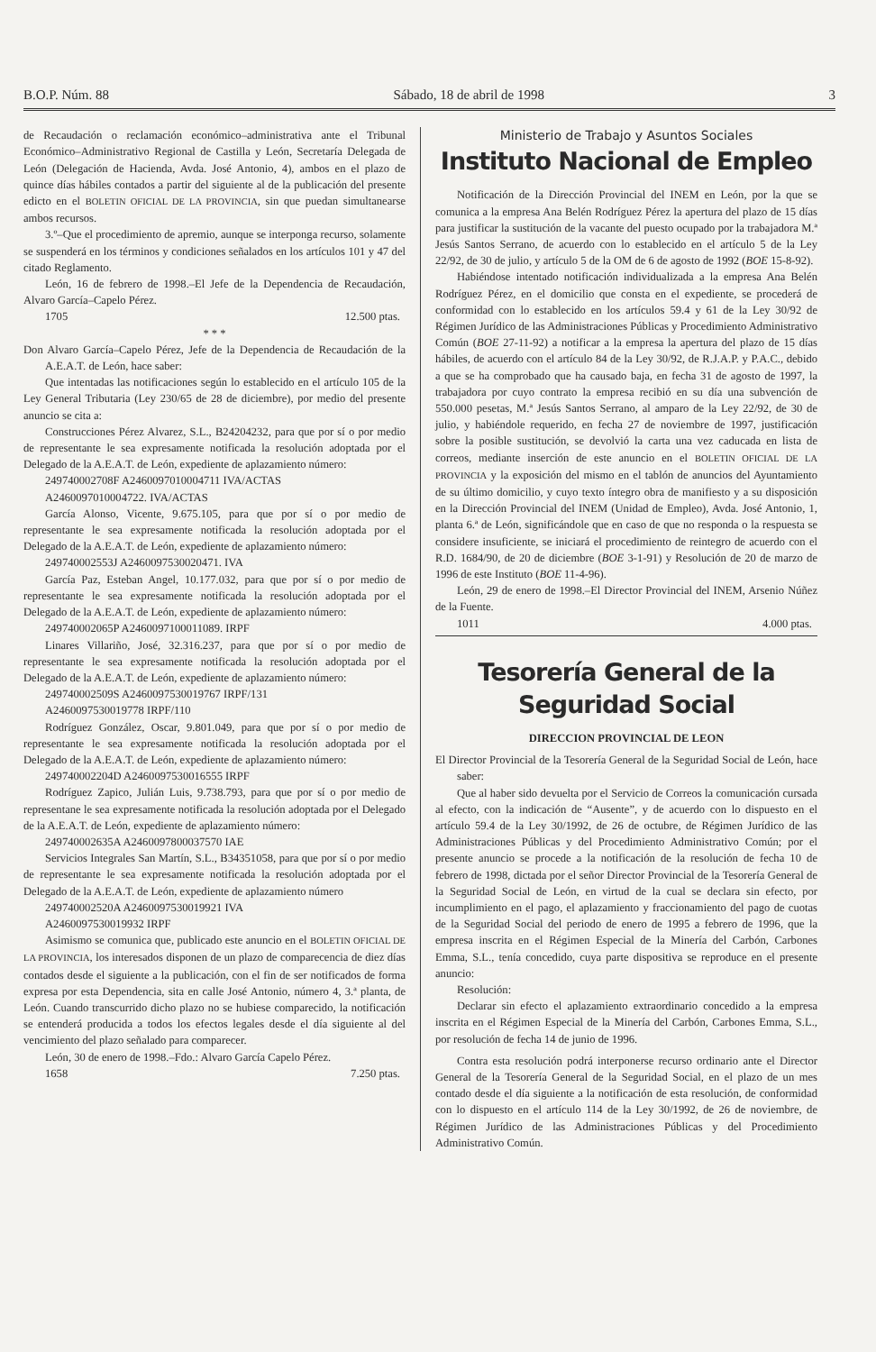B.O.P. Núm. 88 Sábado, 18 de abril de 1998 3
de Recaudación o reclamación económico–administrativa ante el Tribunal Económico–Administrativo Regional de Castilla y León, Secretaría Delegada de León (Delegación de Hacienda, Avda. José Antonio, 4), ambos en el plazo de quince días hábiles contados a partir del siguiente al de la publicación del presente edicto en el BOLETIN OFICIAL DE LA PROVINCIA, sin que puedan simultanearse ambos recursos.
3.º–Que el procedimiento de apremio, aunque se interponga recurso, solamente se suspenderá en los términos y condiciones señalados en los artículos 101 y 47 del citado Reglamento.
León, 16 de febrero de 1998.–El Jefe de la Dependencia de Recaudación, Alvaro García–Capelo Pérez.
1705 12.500 ptas.
* * *
Don Alvaro García–Capelo Pérez, Jefe de la Dependencia de Recaudación de la A.E.A.T. de León, hace saber:
Que intentadas las notificaciones según lo establecido en el artículo 105 de la Ley General Tributaria (Ley 230/65 de 28 de diciembre), por medio del presente anuncio se cita a:
Construcciones Pérez Alvarez, S.L., B24204232, para que por sí o por medio de representante le sea expresamente notificada la resolución adoptada por el Delegado de la A.E.A.T. de León, expediente de aplazamiento número:
249740002708F A2460097010004711 IVA/ACTAS
A2460097010004722. IVA/ACTAS
García Alonso, Vicente, 9.675.105, para que por sí o por medio de representante le sea expresamente notificada la resolución adoptada por el Delegado de la A.E.A.T. de León, expediente de aplazamiento número:
249740002553J A2460097530020471. IVA
García Paz, Esteban Angel, 10.177.032, para que por sí o por medio de representante le sea expresamente notificada la resolución adoptada por el Delegado de la A.E.A.T. de León, expediente de aplazamiento número:
249740002065P A2460097100011089. IRPF
Linares Villariño, José, 32.316.237, para que por sí o por medio de representante le sea expresamente notificada la resolución adoptada por el Delegado de la A.E.A.T. de León, expediente de aplazamiento número:
249740002509S A2460097530019767 IRPF/131
A2460097530019778 IRPF/110
Rodríguez González, Oscar, 9.801.049, para que por sí o por medio de representante le sea expresamente notificada la resolución adoptada por el Delegado de la A.E.A.T. de León, expediente de aplazamiento número:
249740002204D A2460097530016555 IRPF
Rodríguez Zapico, Julián Luis, 9.738.793, para que por sí o por medio de representane le sea expresamente notificada la resolución adoptada por el Delegado de la A.E.A.T. de León, expediente de aplazamiento número:
249740002635A A2460097800037570 IAE
Servicios Integrales San Martín, S.L., B34351058, para que por sí o por medio de representante le sea expresamente notificada la resolución adoptada por el Delegado de la A.E.A.T. de León, expediente de aplazamiento número
249740002520A A2460097530019921 IVA
A2460097530019932 IRPF
Asimismo se comunica que, publicado este anuncio en el BOLETIN OFICIAL DE LA PROVINCIA, los interesados disponen de un plazo de comparecencia de diez días contados desde el siguiente a la publicación, con el fin de ser notificados de forma expresa por esta Dependencia, sita en calle José Antonio, número 4, 3.ª planta, de León. Cuando transcurrido dicho plazo no se hubiese comparecido, la notificación se entenderá producida a todos los efectos legales desde el día siguiente al del vencimiento del plazo señalado para comparecer.
León, 30 de enero de 1998.–Fdo.: Alvaro García Capelo Pérez.
1658 7.250 ptas.
Ministerio de Trabajo y Asuntos Sociales
Instituto Nacional de Empleo
Notificación de la Dirección Provincial del INEM en León, por la que se comunica a la empresa Ana Belén Rodríguez Pérez la apertura del plazo de 15 días para justificar la sustitución de la vacante del puesto ocupado por la trabajadora M.ª Jesús Santos Serrano, de acuerdo con lo establecido en el artículo 5 de la Ley 22/92, de 30 de julio, y artículo 5 de la OM de 6 de agosto de 1992 (BOE 15-8-92).
Habiéndose intentado notificación individualizada a la empresa Ana Belén Rodríguez Pérez, en el domicilio que consta en el expediente, se procederá de conformidad con lo establecido en los artículos 59.4 y 61 de la Ley 30/92 de Régimen Jurídico de las Administraciones Públicas y Procedimiento Administrativo Común (BOE 27-11-92) a notificar a la empresa la apertura del plazo de 15 días hábiles, de acuerdo con el artículo 84 de la Ley 30/92, de R.J.A.P. y P.A.C., debido a que se ha comprobado que ha causado baja, en fecha 31 de agosto de 1997, la trabajadora por cuyo contrato la empresa recibió en su día una subvención de 550.000 pesetas, M.ª Jesús Santos Serrano, al amparo de la Ley 22/92, de 30 de julio, y habiéndole requerido, en fecha 27 de noviembre de 1997, justificación sobre la posible sustitución, se devolvió la carta una vez caducada en lista de correos, mediante inserción de este anuncio en el BOLETIN OFICIAL DE LA PROVINCIA y la exposición del mismo en el tablón de anuncios del Ayuntamiento de su último domicilio, y cuyo texto íntegro obra de manifiesto y a su disposición en la Dirección Provincial del INEM (Unidad de Empleo), Avda. José Antonio, 1, planta 6.ª de León, significándole que en caso de que no responda o la respuesta se considere insuficiente, se iniciará el procedimiento de reintegro de acuerdo con el R.D. 1684/90, de 20 de diciembre (BOE 3-1-91) y Resolución de 20 de marzo de 1996 de este Instituto (BOE 11-4-96).
León, 29 de enero de 1998.–El Director Provincial del INEM, Arsenio Núñez de la Fuente.
1011 4.000 ptas.
Tesorería General de la Seguridad Social
DIRECCION PROVINCIAL DE LEON
El Director Provincial de la Tesorería General de la Seguridad Social de León, hace saber:
Que al haber sido devuelta por el Servicio de Correos la comunicación cursada al efecto, con la indicación de “Ausente”, y de acuerdo con lo dispuesto en el artículo 59.4 de la Ley 30/1992, de 26 de octubre, de Régimen Jurídico de las Administraciones Públicas y del Procedimiento Administrativo Común; por el presente anuncio se procede a la notificación de la resolución de fecha 10 de febrero de 1998, dictada por el señor Director Provincial de la Tesorería General de la Seguridad Social de León, en virtud de la cual se declara sin efecto, por incumplimiento en el pago, el aplazamiento y fraccionamiento del pago de cuotas de la Seguridad Social del periodo de enero de 1995 a febrero de 1996, que la empresa inscrita en el Régimen Especial de la Minería del Carbón, Carbones Emma, S.L., tenía concedido, cuya parte dispositiva se reproduce en el presente anuncio:
Resolución:
Declarar sin efecto el aplazamiento extraordinario concedido a la empresa inscrita en el Régimen Especial de la Minería del Carbón, Carbones Emma, S.L., por resolución de fecha 14 de junio de 1996.
Contra esta resolución podrá interponerse recurso ordinario ante el Director General de la Tesorería General de la Seguridad Social, en el plazo de un mes contado desde el día siguiente a la notificación de esta resolución, de conformidad con lo dispuesto en el artículo 114 de la Ley 30/1992, de 26 de noviembre, de Régimen Jurídico de las Administraciones Públicas y del Procedimiento Administrativo Común.